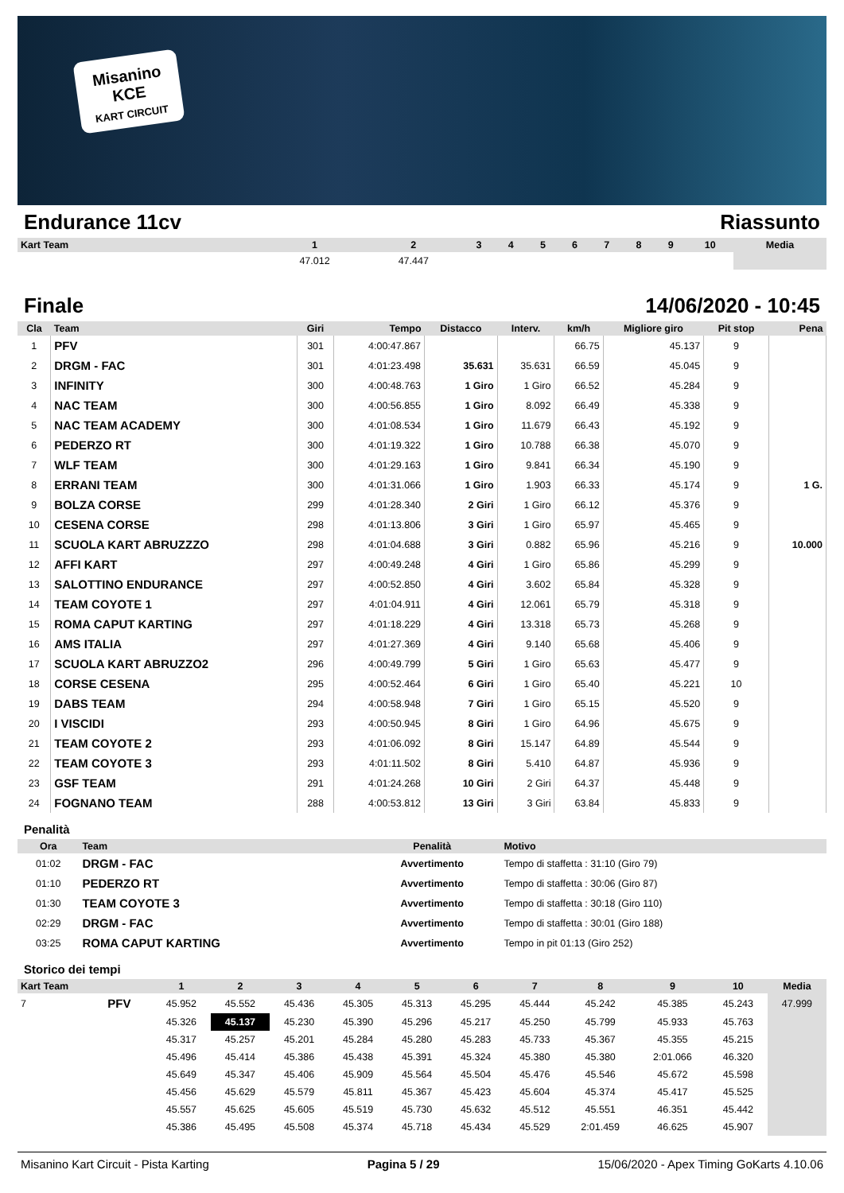Misanino
KCE
KART CIRCUIT
Endurance 11cv Riassunto
| Kart Team | | 1 | 2 | 3 | 4 | 5 | 6 | 7 | 8 | 9 | 10 | Media |
| --- | --- | --- | --- | --- | --- | --- | --- | --- | --- | --- | --- | --- |
| | | 47.012 | 47.447 | | | | | | | | | |
Finale 14/06/2020 - 10:45
| Cla | Team | Giri | Tempo | Distacco | Interv. | km/h | Migliore giro | Pit stop | Pena |
| --- | --- | --- | --- | --- | --- | --- | --- | --- | --- |
| 1 | PFV | 301 | 4:00:47.867 | | | 66.75 | 45.137 | 9 | |
| 2 | DRGM - FAC | 301 | 4:01:23.498 | 35.631 | 35.631 | 66.59 | 45.045 | 9 | |
| 3 | INFINITY | 300 | 4:00:48.763 | 1 Giro | 1 Giro | 66.52 | 45.284 | 9 | |
| 4 | NAC TEAM | 300 | 4:00:56.855 | 1 Giro | 8.092 | 66.49 | 45.338 | 9 | |
| 5 | NAC TEAM ACADEMY | 300 | 4:01:08.534 | 1 Giro | 11.679 | 66.43 | 45.192 | 9 | |
| 6 | PEDERZO RT | 300 | 4:01:19.322 | 1 Giro | 10.788 | 66.38 | 45.070 | 9 | |
| 7 | WLF TEAM | 300 | 4:01:29.163 | 1 Giro | 9.841 | 66.34 | 45.190 | 9 | |
| 8 | ERRANI TEAM | 300 | 4:01:31.066 | 1 Giro | 1.903 | 66.33 | 45.174 | 9 | 1 G. |
| 9 | BOLZA CORSE | 299 | 4:01:28.340 | 2 Giri | 1 Giro | 66.12 | 45.376 | 9 | |
| 10 | CESENA CORSE | 298 | 4:01:13.806 | 3 Giri | 1 Giro | 65.97 | 45.465 | 9 | |
| 11 | SCUOLA KART ABRUZZZO | 298 | 4:01:04.688 | 3 Giri | 0.882 | 65.96 | 45.216 | 9 | 10.000 |
| 12 | AFFI KART | 297 | 4:00:49.248 | 4 Giri | 1 Giro | 65.86 | 45.299 | 9 | |
| 13 | SALOTTINO ENDURANCE | 297 | 4:00:52.850 | 4 Giri | 3.602 | 65.84 | 45.328 | 9 | |
| 14 | TEAM COYOTE 1 | 297 | 4:01:04.911 | 4 Giri | 12.061 | 65.79 | 45.318 | 9 | |
| 15 | ROMA CAPUT KARTING | 297 | 4:01:18.229 | 4 Giri | 13.318 | 65.73 | 45.268 | 9 | |
| 16 | AMS ITALIA | 297 | 4:01:27.369 | 4 Giri | 9.140 | 65.68 | 45.406 | 9 | |
| 17 | SCUOLA KART ABRUZZO2 | 296 | 4:00:49.799 | 5 Giri | 1 Giro | 65.63 | 45.477 | 9 | |
| 18 | CORSE CESENA | 295 | 4:00:52.464 | 6 Giri | 1 Giro | 65.40 | 45.221 | 10 | |
| 19 | DABS TEAM | 294 | 4:00:58.948 | 7 Giri | 1 Giro | 65.15 | 45.520 | 9 | |
| 20 | I VISCIDI | 293 | 4:00:50.945 | 8 Giri | 1 Giro | 64.96 | 45.675 | 9 | |
| 21 | TEAM COYOTE 2 | 293 | 4:01:06.092 | 8 Giri | 15.147 | 64.89 | 45.544 | 9 | |
| 22 | TEAM COYOTE 3 | 293 | 4:01:11.502 | 8 Giri | 5.410 | 64.87 | 45.936 | 9 | |
| 23 | GSF TEAM | 291 | 4:01:24.268 | 10 Giri | 2 Giri | 64.37 | 45.448 | 9 | |
| 24 | FOGNANO TEAM | 288 | 4:00:53.812 | 13 Giri | 3 Giri | 63.84 | 45.833 | 9 | |
Penalità
| Ora | Team | Penalità | Motivo |
| --- | --- | --- | --- |
| 01:02 | DRGM - FAC | Avvertimento | Tempo di staffetta : 31:10 (Giro 79) |
| 01:10 | PEDERZO RT | Avvertimento | Tempo di staffetta : 30:06 (Giro 87) |
| 01:30 | TEAM COYOTE 3 | Avvertimento | Tempo di staffetta : 30:18 (Giro 110) |
| 02:29 | DRGM - FAC | Avvertimento | Tempo di staffetta : 30:01 (Giro 188) |
| 03:25 | ROMA CAPUT KARTING | Avvertimento | Tempo in pit 01:13 (Giro 252) |
Storico dei tempi
| Kart Team | | 1 | 2 | 3 | 4 | 5 | 6 | 7 | 8 | 9 | 10 | Media |
| --- | --- | --- | --- | --- | --- | --- | --- | --- | --- | --- | --- | --- |
| 7 | PFV | 45.952 | 45.552 | 45.436 | 45.305 | 45.313 | 45.295 | 45.444 | 45.242 | 45.385 | 45.243 | 47.999 |
| | | 45.326 | 45.137 | 45.230 | 45.390 | 45.296 | 45.217 | 45.250 | 45.799 | 45.933 | 45.763 | |
| | | 45.317 | 45.257 | 45.201 | 45.284 | 45.280 | 45.283 | 45.733 | 45.367 | 45.355 | 45.215 | |
| | | 45.496 | 45.414 | 45.386 | 45.438 | 45.391 | 45.324 | 45.380 | 45.380 | 2:01.066 | 46.320 | |
| | | 45.649 | 45.347 | 45.406 | 45.909 | 45.564 | 45.504 | 45.476 | 45.546 | 45.672 | 45.598 | |
| | | 45.456 | 45.629 | 45.579 | 45.811 | 45.367 | 45.423 | 45.604 | 45.374 | 45.417 | 45.525 | |
| | | 45.557 | 45.625 | 45.605 | 45.519 | 45.730 | 45.632 | 45.512 | 45.551 | 46.351 | 45.442 | |
| | | 45.386 | 45.495 | 45.508 | 45.374 | 45.718 | 45.434 | 45.529 | 2:01.459 | 46.625 | 45.907 | |
Misanino Kart Circuit - Pista Karting Pagina 5 / 29 15/06/2020 - Apex Timing GoKarts 4.10.06